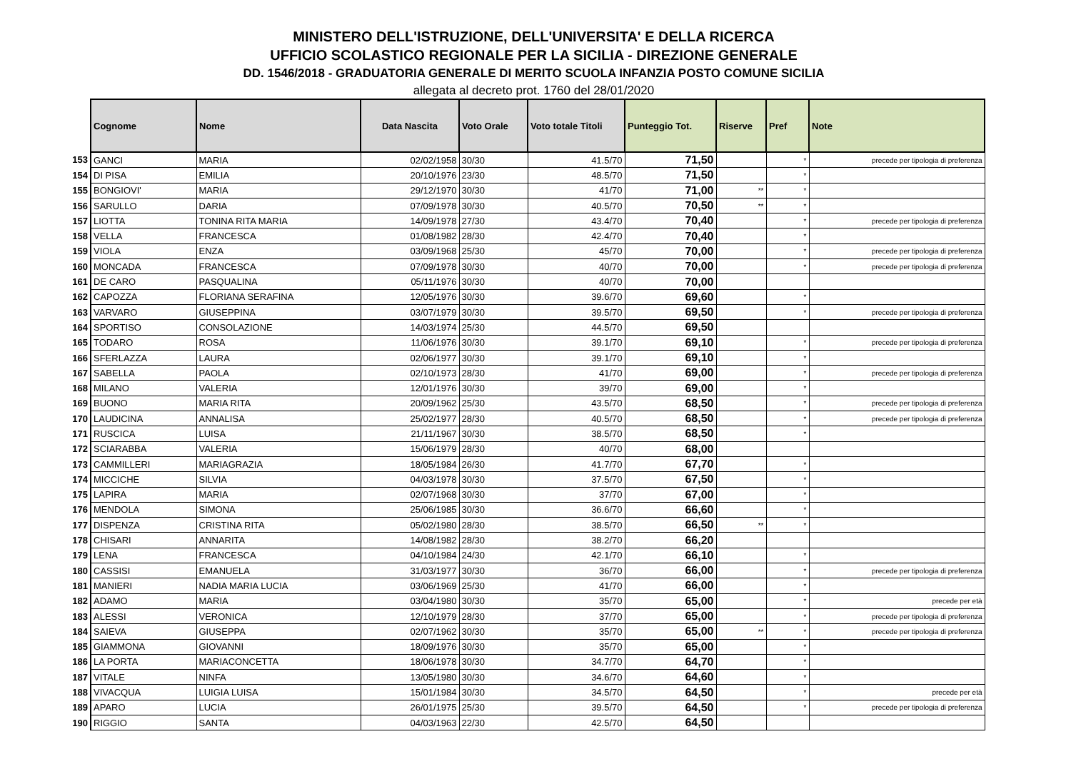MINISTERO DELL'ISTRUZIONE, DELL'UNIVERSITA' E DELLA RICERCA
UFFICIO SCOLASTICO REGIONALE PER LA SICILIA - DIREZIONE GENERALE
DD. 1546/2018 - GRADUATORIA GENERALE DI MERITO SCUOLA INFANZIA POSTO COMUNE SICILIA
allegata al decreto prot. 1760 del 28/01/2020
| | Cognome | Nome | Data Nascita | Voto Orale | Voto totale Titoli | Punteggio Tot. | Riserve | Pref | Note |
| 153 | GANCI | MARIA | 02/02/1958 | 30/30 | 41.5/70 | 71,50 | | * | precede per tipologia di preferenza |
| 154 | DI PISA | EMILIA | 20/10/1976 | 23/30 | 48.5/70 | 71,50 | | * | |
| 155 | BONGIOVI' | MARIA | 29/12/1970 | 30/30 | 41/70 | 71,00 | ** | * | |
| 156 | SARULLO | DARIA | 07/09/1978 | 30/30 | 40.5/70 | 70,50 | ** | * | |
| 157 | LIOTTA | TONINA RITA MARIA | 14/09/1978 | 27/30 | 43.4/70 | 70,40 | | * | precede per tipologia di preferenza |
| 158 | VELLA | FRANCESCA | 01/08/1982 | 28/30 | 42.4/70 | 70,40 | | * | |
| 159 | VIOLA | ENZA | 03/09/1968 | 25/30 | 45/70 | 70,00 | | * | precede per tipologia di preferenza |
| 160 | MONCADA | FRANCESCA | 07/09/1978 | 30/30 | 40/70 | 70,00 | | * | precede per tipologia di preferenza |
| 161 | DE CARO | PASQUALINA | 05/11/1976 | 30/30 | 40/70 | 70,00 | | | |
| 162 | CAPOZZA | FLORIANA SERAFINA | 12/05/1976 | 30/30 | 39.6/70 | 69,60 | | * | |
| 163 | VARVARO | GIUSEPPINA | 03/07/1979 | 30/30 | 39.5/70 | 69,50 | | * | precede per tipologia di preferenza |
| 164 | SPORTISO | CONSOLAZIONE | 14/03/1974 | 25/30 | 44.5/70 | 69,50 | | | |
| 165 | TODARO | ROSA | 11/06/1976 | 30/30 | 39.1/70 | 69,10 | | * | precede per tipologia di preferenza |
| 166 | SFERLAZZA | LAURA | 02/06/1977 | 30/30 | 39.1/70 | 69,10 | | * | |
| 167 | SABELLA | PAOLA | 02/10/1973 | 28/30 | 41/70 | 69,00 | | * | precede per tipologia di preferenza |
| 168 | MILANO | VALERIA | 12/01/1976 | 30/30 | 39/70 | 69,00 | | * | |
| 169 | BUONO | MARIA RITA | 20/09/1962 | 25/30 | 43.5/70 | 68,50 | | * | precede per tipologia di preferenza |
| 170 | LAUDICINA | ANNALISA | 25/02/1977 | 28/30 | 40.5/70 | 68,50 | | * | precede per tipologia di preferenza |
| 171 | RUSCICA | LUISA | 21/11/1967 | 30/30 | 38.5/70 | 68,50 | | * | |
| 172 | SCIARABBA | VALERIA | 15/06/1979 | 28/30 | 40/70 | 68,00 | | | |
| 173 | CAMMILLERI | MARIAGRAZIA | 18/05/1984 | 26/30 | 41.7/70 | 67,70 | | * | |
| 174 | MICCICHE | SILVIA | 04/03/1978 | 30/30 | 37.5/70 | 67,50 | | * | |
| 175 | LAPIRA | MARIA | 02/07/1968 | 30/30 | 37/70 | 67,00 | | * | |
| 176 | MENDOLA | SIMONA | 25/06/1985 | 30/30 | 36.6/70 | 66,60 | | * | |
| 177 | DISPENZA | CRISTINA RITA | 05/02/1980 | 28/30 | 38.5/70 | 66,50 | ** | * | |
| 178 | CHISARI | ANNARITA | 14/08/1982 | 28/30 | 38.2/70 | 66,20 | | | |
| 179 | LENA | FRANCESCA | 04/10/1984 | 24/30 | 42.1/70 | 66,10 | | * | |
| 180 | CASSISI | EMANUELA | 31/03/1977 | 30/30 | 36/70 | 66,00 | | * | precede per tipologia di preferenza |
| 181 | MANIERI | NADIA MARIA LUCIA | 03/06/1969 | 25/30 | 41/70 | 66,00 | | * | |
| 182 | ADAMO | MARIA | 03/04/1980 | 30/30 | 35/70 | 65,00 | | * | precede per età |
| 183 | ALESSI | VERONICA | 12/10/1979 | 28/30 | 37/70 | 65,00 | | * | precede per tipologia di preferenza |
| 184 | SAIEVA | GIUSEPPA | 02/07/1962 | 30/30 | 35/70 | 65,00 | ** | * | precede per tipologia di preferenza |
| 185 | GIAMMONA | GIOVANNI | 18/09/1976 | 30/30 | 35/70 | 65,00 | | * | |
| 186 | LA PORTA | MARIACONCETTA | 18/06/1978 | 30/30 | 34.7/70 | 64,70 | | * | |
| 187 | VITALE | NINFA | 13/05/1980 | 30/30 | 34.6/70 | 64,60 | | * | |
| 188 | VIVACQUA | LUIGIA LUISA | 15/01/1984 | 30/30 | 34.5/70 | 64,50 | | * | precede per età |
| 189 | APARO | LUCIA | 26/01/1975 | 25/30 | 39.5/70 | 64,50 | | * | precede per tipologia di preferenza |
| 190 | RIGGIO | SANTA | 04/03/1963 | 22/30 | 42.5/70 | 64,50 | | | |